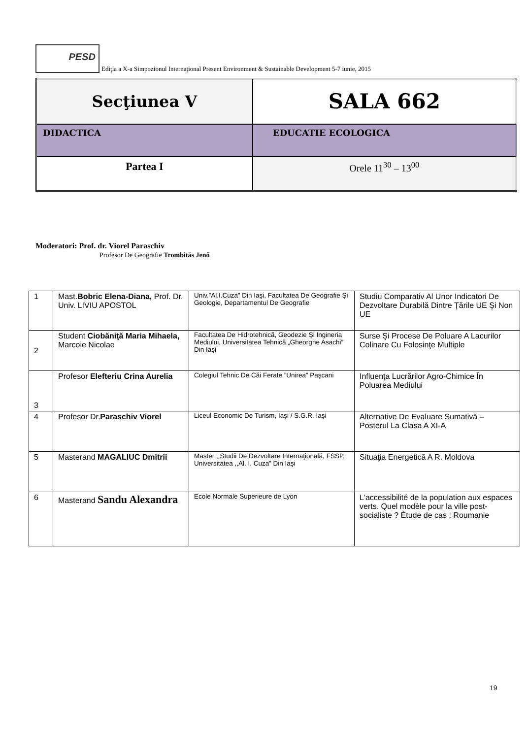PESD
Ediţia a X-a Simpozionul Internaţional Present Environment & Sustainable Development 5-7 iunie, 2015
| Secţiunea V | SALA 662 |
| DIDACTICA | EDUCATIE ECOLOGICA |
| Partea I | Orele 11<sup>30</sup> – 13<sup>00</sup> |
Moderatori: Prof. dr. Viorel Paraschiv
Profesor De Geografie Trombitás Jenő
| 1 | Mast. Bobric Elena-Diana, Prof. Dr. Univ. LIVIU APOSTOL | Univ.”Al.I.Cuza” Din Iaşi, Facultatea De Geografie Şi Geologie, Departamentul De Geografie | Studiu Comparativ Al Unor Indicatori De Dezvoltare Durabilă Dintre Ţările UE Şi Non UE |
| 2 | Student Ciobăniţă Maria Mihaela, Marcoie Nicolae | Facultatea De Hidrotehnică, Geodezie Şi Ingineria Mediului, Universitatea Tehnică „Gheorghe Asachi” Din Iaşi | Surse Şi Procese De Poluare A Lacurilor Colinare Cu Folosinţe Multiple |
| 3 | Profesor Elefteriu Crina Aurelia | Colegiul Tehnic De Căi Ferate ”Unirea” Paşcani | Influenţa Lucrărilor Agro-Chimice În Poluarea Mediului |
| 4 | Profesor Dr. Paraschiv Viorel | Liceul Economic De Turism, Iaşi / S.G.R. Iaşi | Alternative De Evaluare Sumativă – Posterul La Clasa A XI-A |
| 5 | Masterand MAGALIUC Dmitrii | Master ,,Studii De Dezvoltare Internaţională, FSSP, Universitatea ,,Al. I. Cuza” Din Iaşi | Situaţia Energetică A R. Moldova |
| 6 | Masterand Sandu Alexandra | Ecole Normale Superieure de Lyon | L'accessibilité de la population aux espaces verts. Quel modèle pour la ville post-socialiste ? Étude de cas : Roumanie |
19